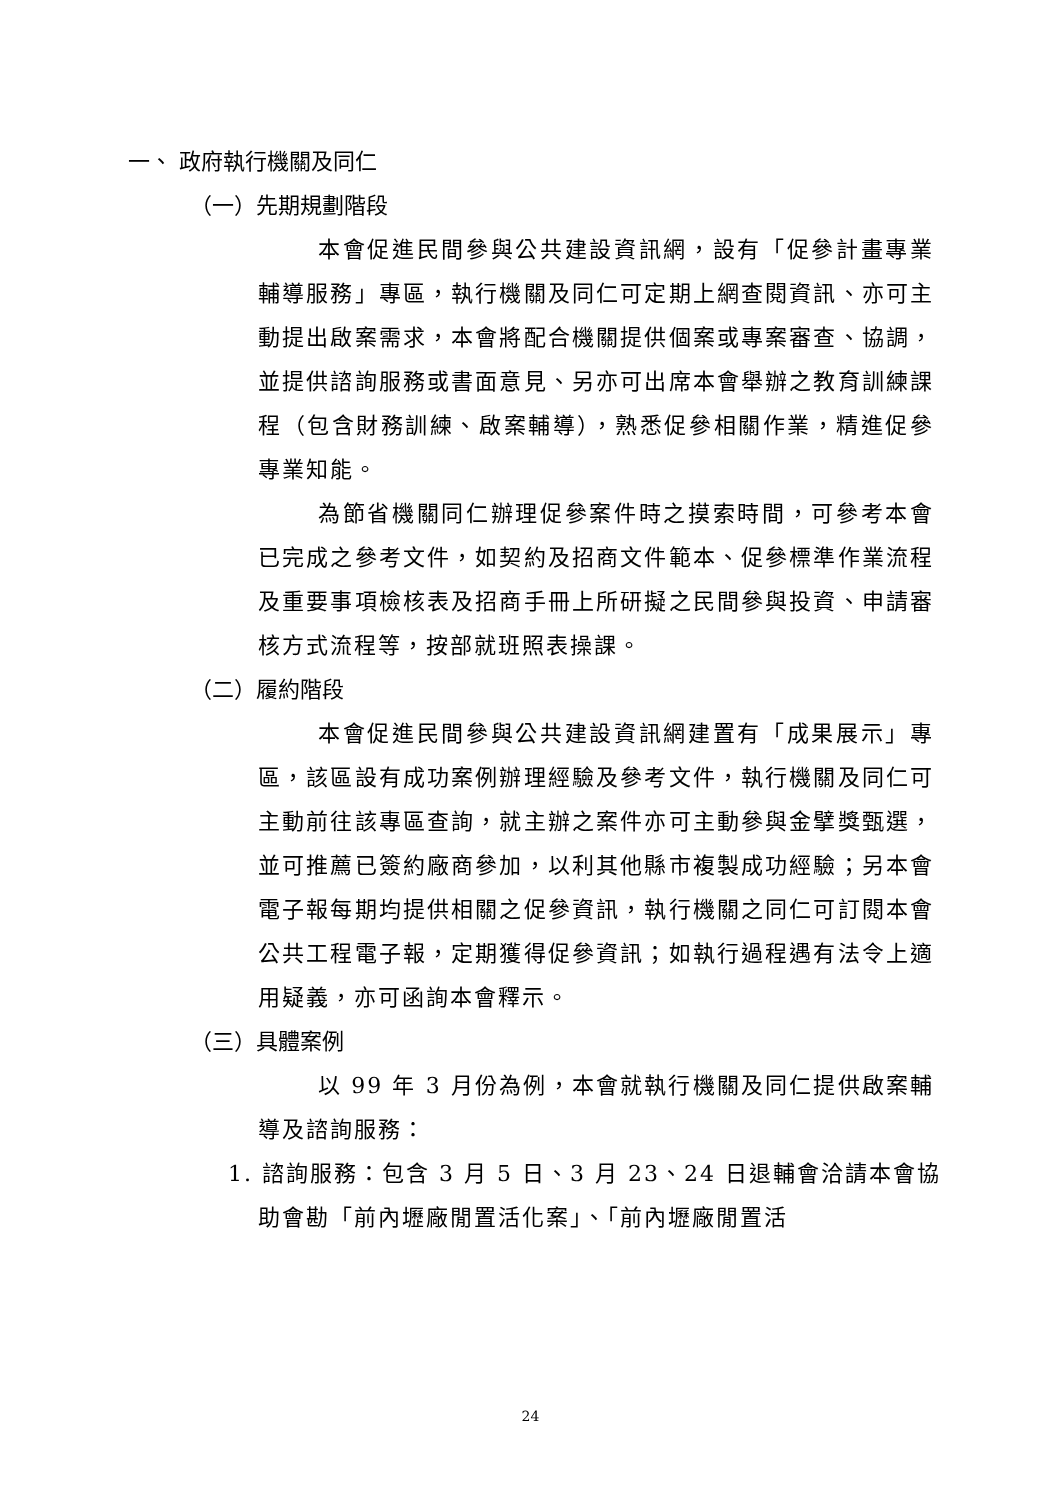一、 政府執行機關及同仁
（一）先期規劃階段
本會促進民間參與公共建設資訊網，設有「促參計畫專業輔導服務」專區，執行機關及同仁可定期上網查閱資訊、亦可主動提出啟案需求，本會將配合機關提供個案或專案審查、協調，並提供諮詢服務或書面意見、另亦可出席本會舉辦之教育訓練課程（包含財務訓練、啟案輔導），熟悉促參相關作業，精進促參專業知能。
為節省機關同仁辦理促參案件時之摸索時間，可參考本會已完成之參考文件，如契約及招商文件範本、促參標準作業流程及重要事項檢核表及招商手冊上所研擬之民間參與投資、申請審核方式流程等，按部就班照表操課。
（二）履約階段
本會促進民間參與公共建設資訊網建置有「成果展示」專區，該區設有成功案例辦理經驗及參考文件，執行機關及同仁可主動前往該專區查詢，就主辦之案件亦可主動參與金擘獎甄選，並可推薦已簽約廠商參加，以利其他縣市複製成功經驗；另本會電子報每期均提供相關之促參資訊，執行機關之同仁可訂閱本會公共工程電子報，定期獲得促參資訊；如執行過程遇有法令上適用疑義，亦可函詢本會釋示。
（三）具體案例
以 99 年 3 月份為例，本會就執行機關及同仁提供啟案輔導及諮詢服務：
1. 諮詢服務：包含 3 月 5 日、3 月 23、24 日退輔會洽請本會協助會勘「前內壢廠閒置活化案」、「前內壢廠閒置活
24